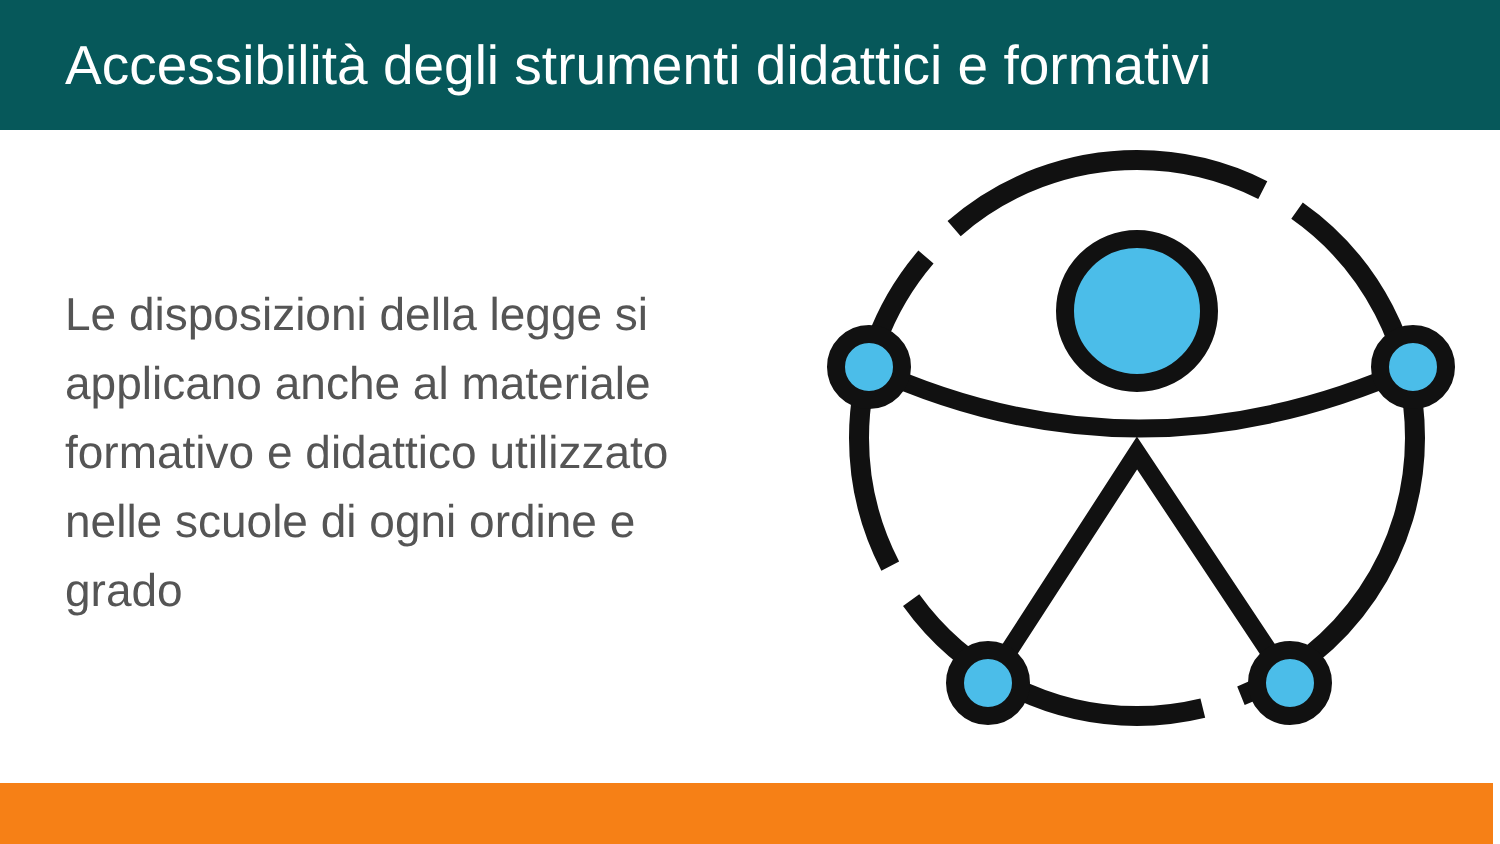Accessibilità degli strumenti didattici e formativi
Le disposizioni della legge si applicano anche al materiale formativo e didattico utilizzato nelle scuole di ogni ordine e grado